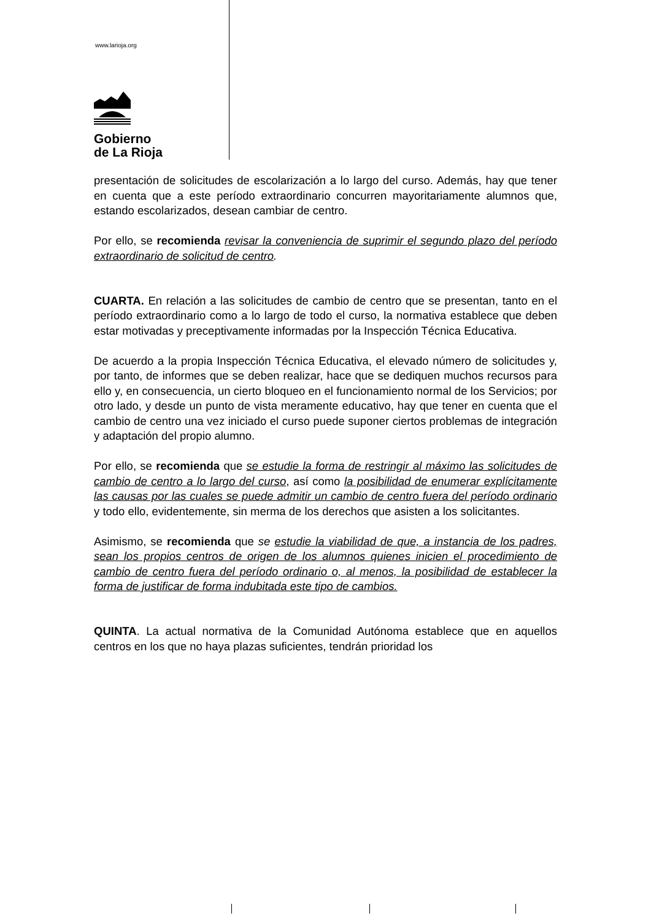www.larioja.org
Gobierno
de La Rioja
presentación de solicitudes de escolarización a lo largo del curso. Además, hay que tener en cuenta que a este período extraordinario concurren mayoritariamente alumnos que, estando escolarizados, desean cambiar de centro.
Por ello, se recomienda revisar la conveniencia de suprimir el segundo plazo del período extraordinario de solicitud de centro.
CUARTA. En relación a las solicitudes de cambio de centro que se presentan, tanto en el período extraordinario como a lo largo de todo el curso, la normativa establece que deben estar motivadas y preceptivamente informadas por la Inspección Técnica Educativa.
De acuerdo a la propia Inspección Técnica Educativa, el elevado número de solicitudes y, por tanto, de informes que se deben realizar, hace que se dediquen muchos recursos para ello y, en consecuencia, un cierto bloqueo en el funcionamiento normal de los Servicios; por otro lado, y desde un punto de vista meramente educativo, hay que tener en cuenta que el cambio de centro una vez iniciado el curso puede suponer ciertos problemas de integración y adaptación del propio alumno.
Por ello, se recomienda que se estudie la forma de restringir al máximo las solicitudes de cambio de centro a lo largo del curso, así como la posibilidad de enumerar explícitamente las causas por las cuales se puede admitir un cambio de centro fuera del período ordinario y todo ello, evidentemente, sin merma de los derechos que asisten a los solicitantes.
Asimismo, se recomienda que se estudie la viabilidad de que, a instancia de los padres, sean los propios centros de origen de los alumnos quienes inicien el procedimiento de cambio de centro fuera del período ordinario o, al menos, la posibilidad de establecer la forma de justificar de forma indubitada este tipo de cambios.
QUINTA. La actual normativa de la Comunidad Autónoma establece que en aquellos centros en los que no haya plazas suficientes, tendrán prioridad los